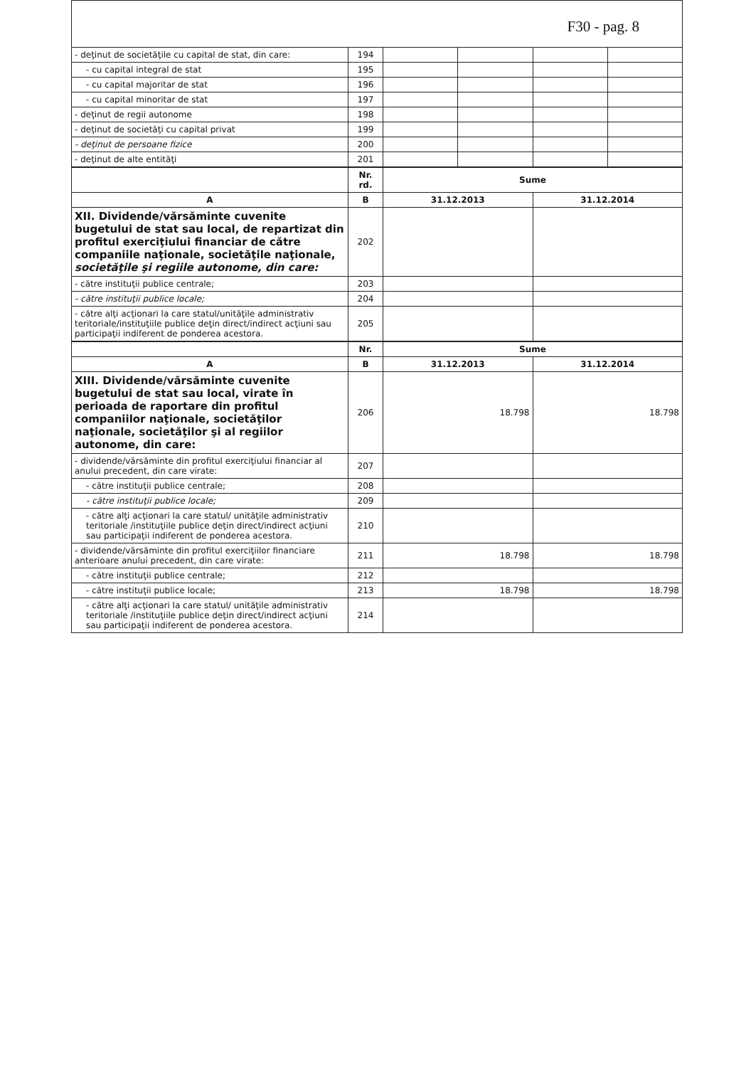F30 - pag. 8
| - deţinut de societăţile cu capital de stat, din care: | 194 | | | | |
| - cu capital integral de stat | 195 | | | | |
| - cu capital majoritar de stat | 196 | | | | |
| - cu capital minoritar de stat | 197 | | | | |
| - deţinut de regii autonome | 198 | | | | |
| - deţinut de societăţi cu capital privat | 199 | | | | |
| - deţinut de persoane fizice | 200 | | | | |
| - deţinut de alte entităţi | 201 | | | | |
| | Nr. rd. | Sume | |
| --- | --- | --- | --- |
| A | B | 31.12.2013 | 31.12.2014 |
| XII. Dividende/vărsăminte cuvenite bugetului de stat sau local, de repartizat din profitul exerciţiului financiar de către companiile naţionale, societăţile naţionale, societăţile şi regiile autonome, din care: | 202 | | |
| - către instituţii publice centrale; | 203 | | |
| - către instituţii publice locale; | 204 | | |
| - către alţi acţionari la care statul/unităţile administrativ teritoriale/instituţiile publice deţin direct/indirect acţiuni sau participaţii indiferent de ponderea acestora. | 205 | | |
| | Nr. | Sume | |
| --- | --- | --- | --- |
| A | B | 31.12.2013 | 31.12.2014 |
| XIII. Dividende/vărsăminte cuvenite bugetului de stat sau local, virate în perioada de raportare din profitul companiilor naţionale, societăţilor naţionale, societăţilor şi al regiilor autonome, din care: | 206 | 18.798 | 18.798 |
| - dividende/vărsăminte din profitul exerciţiului financiar al anului precedent, din care virate: | 207 | | |
| - către instituţii publice centrale; | 208 | | |
| - către instituţii publice locale; | 209 | | |
| - către alţi acţionari la care statul/ unităţile administrativ teritoriale /instituţiile publice deţin direct/indirect acţiuni sau participaţii indiferent de ponderea acestora. | 210 | | |
| - dividende/vărsăminte din profitul exerciţiilor financiare anterioare anului precedent, din care virate: | 211 | 18.798 | 18.798 |
| - către instituţii publice centrale; | 212 | | |
| - către instituţii publice locale; | 213 | 18.798 | 18.798 |
| - către alţi acţionari la care statul/ unităţile administrativ teritoriale /instituţiile publice deţin direct/indirect acţiuni sau participaţii indiferent de ponderea acestora. | 214 | | |